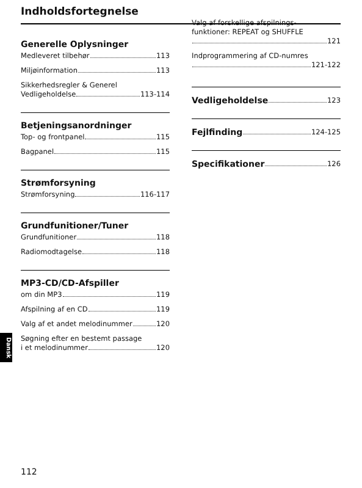Indholdsfortegnelse
Generelle Oplysninger
Medleveret tilbehør 113
Miljøinformation 113
Sikkerhedsregler & Generel
Vedligeholdelse 113-114
Betjeningsanordninger
Top- og frontpanel 115
Bagpanel 115
Strømforsyning
Strømforsyning 116-117
Grundfunitioner/Tuner
Grundfunitioner 118
Radiomodtagelse 118
MP3-CD/CD-Afspiller
om din MP3 119
Afspilning af en CD 119
Valg af et andet melodinummer 120
Søgning efter en bestemt passage
i et melodinummer 120
Valg af forskellige afspilnings-
funktioner: REPEAT og SHUFFLE
121
Indprogrammering af CD-numres
121-122
Vedligeholdelse 123
Fejlfinding 124-125
Specifikationer 126
Dansk
112